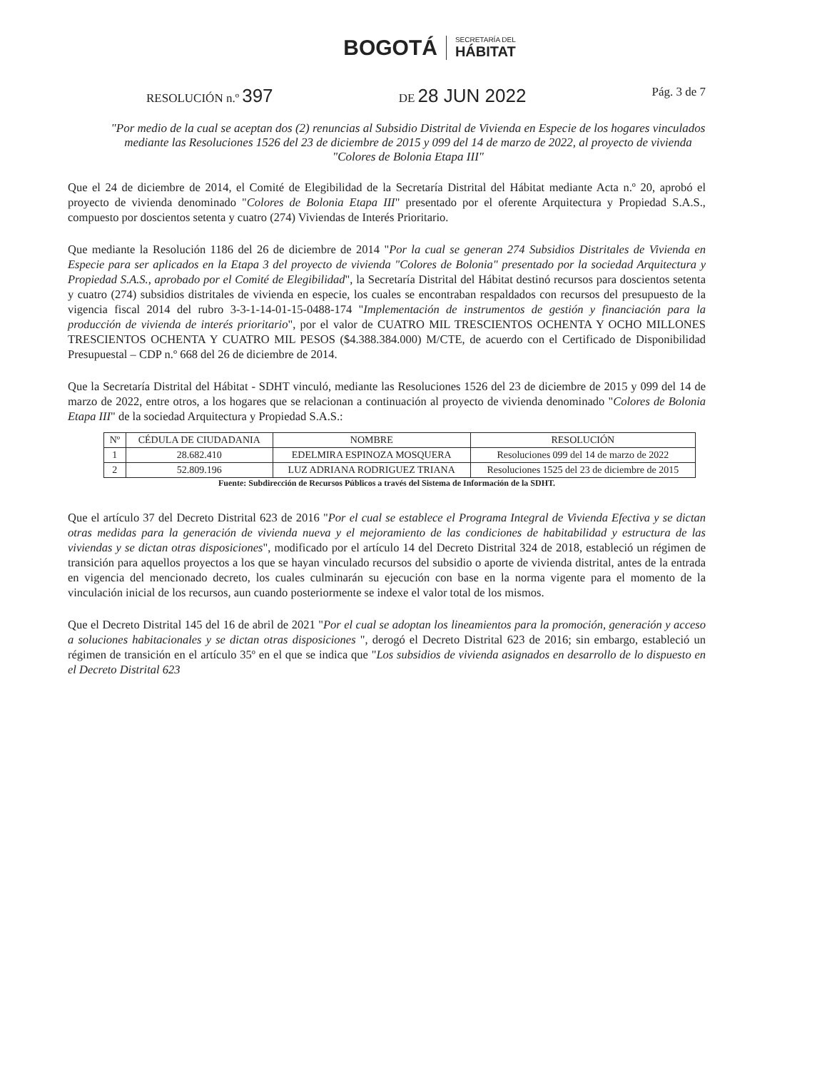BOGOTÁ SECRETARÍA DEL
HÁBITAT
RESOLUCIÓN n.º 397
DE 28 JUN 2022
Pág. 3 de 7
"Por medio de la cual se aceptan dos (2) renuncias al Subsidio Distrital de Vivienda en Especie de los hogares vinculados mediante las Resoluciones 1526 del 23 de diciembre de 2015 y 099 del 14 de marzo de 2022, al proyecto de vivienda "Colores de Bolonia Etapa III"
Que el 24 de diciembre de 2014, el Comité de Elegibilidad de la Secretaría Distrital del Hábitat mediante Acta n.º 20, aprobó el proyecto de vivienda denominado "Colores de Bolonia Etapa III" presentado por el oferente Arquitectura y Propiedad S.A.S., compuesto por doscientos setenta y cuatro (274) Viviendas de Interés Prioritario.
Que mediante la Resolución 1186 del 26 de diciembre de 2014 "Por la cual se generan 274 Subsidios Distritales de Vivienda en Especie para ser aplicados en la Etapa 3 del proyecto de vivienda "Colores de Bolonia" presentado por la sociedad Arquitectura y Propiedad S.A.S., aprobado por el Comité de Elegibilidad", la Secretaría Distrital del Hábitat destinó recursos para doscientos setenta y cuatro (274) subsidios distritales de vivienda en especie, los cuales se encontraban respaldados con recursos del presupuesto de la vigencia fiscal 2014 del rubro 3-3-1-14-01-15-0488-174 "Implementación de instrumentos de gestión y financiación para la producción de vivienda de interés prioritario", por el valor de CUATRO MIL TRESCIENTOS OCHENTA Y OCHO MILLONES TRESCIENTOS OCHENTA Y CUATRO MIL PESOS ($4.388.384.000) M/CTE, de acuerdo con el Certificado de Disponibilidad Presupuestal – CDP n.º 668 del 26 de diciembre de 2014.
Que la Secretaría Distrital del Hábitat - SDHT vinculó, mediante las Resoluciones 1526 del 23 de diciembre de 2015 y 099 del 14 de marzo de 2022, entre otros, a los hogares que se relacionan a continuación al proyecto de vivienda denominado "Colores de Bolonia Etapa III" de la sociedad Arquitectura y Propiedad S.A.S.:
| Nº | CÉDULA DE CIUDADANIA | NOMBRE | RESOLUCIÓN |
| --- | --- | --- | --- |
| 1 | 28.682.410 | EDELMIRA ESPINOZA MOSQUERA | Resoluciones 099 del 14 de marzo de 2022 |
| 2 | 52.809.196 | LUZ ADRIANA RODRIGUEZ TRIANA | Resoluciones 1525 del 23 de diciembre de 2015 |
Fuente: Subdirección de Recursos Públicos a través del Sistema de Información de la SDHT.
Que el artículo 37 del Decreto Distrital 623 de 2016 "Por el cual se establece el Programa Integral de Vivienda Efectiva y se dictan otras medidas para la generación de vivienda nueva y el mejoramiento de las condiciones de habitabilidad y estructura de las viviendas y se dictan otras disposiciones", modificado por el artículo 14 del Decreto Distrital 324 de 2018, estableció un régimen de transición para aquellos proyectos a los que se hayan vinculado recursos del subsidio o aporte de vivienda distrital, antes de la entrada en vigencia del mencionado decreto, los cuales culminarán su ejecución con base en la norma vigente para el momento de la vinculación inicial de los recursos, aun cuando posteriormente se indexe el valor total de los mismos.
Que el Decreto Distrital 145 del 16 de abril de 2021 "Por el cual se adoptan los lineamientos para la promoción, generación y acceso a soluciones habitacionales y se dictan otras disposiciones ", derogó el Decreto Distrital 623 de 2016; sin embargo, estableció un régimen de transición en el artículo 35º en el que se indica que "Los subsidios de vivienda asignados en desarrollo de lo dispuesto en el Decreto Distrital 623